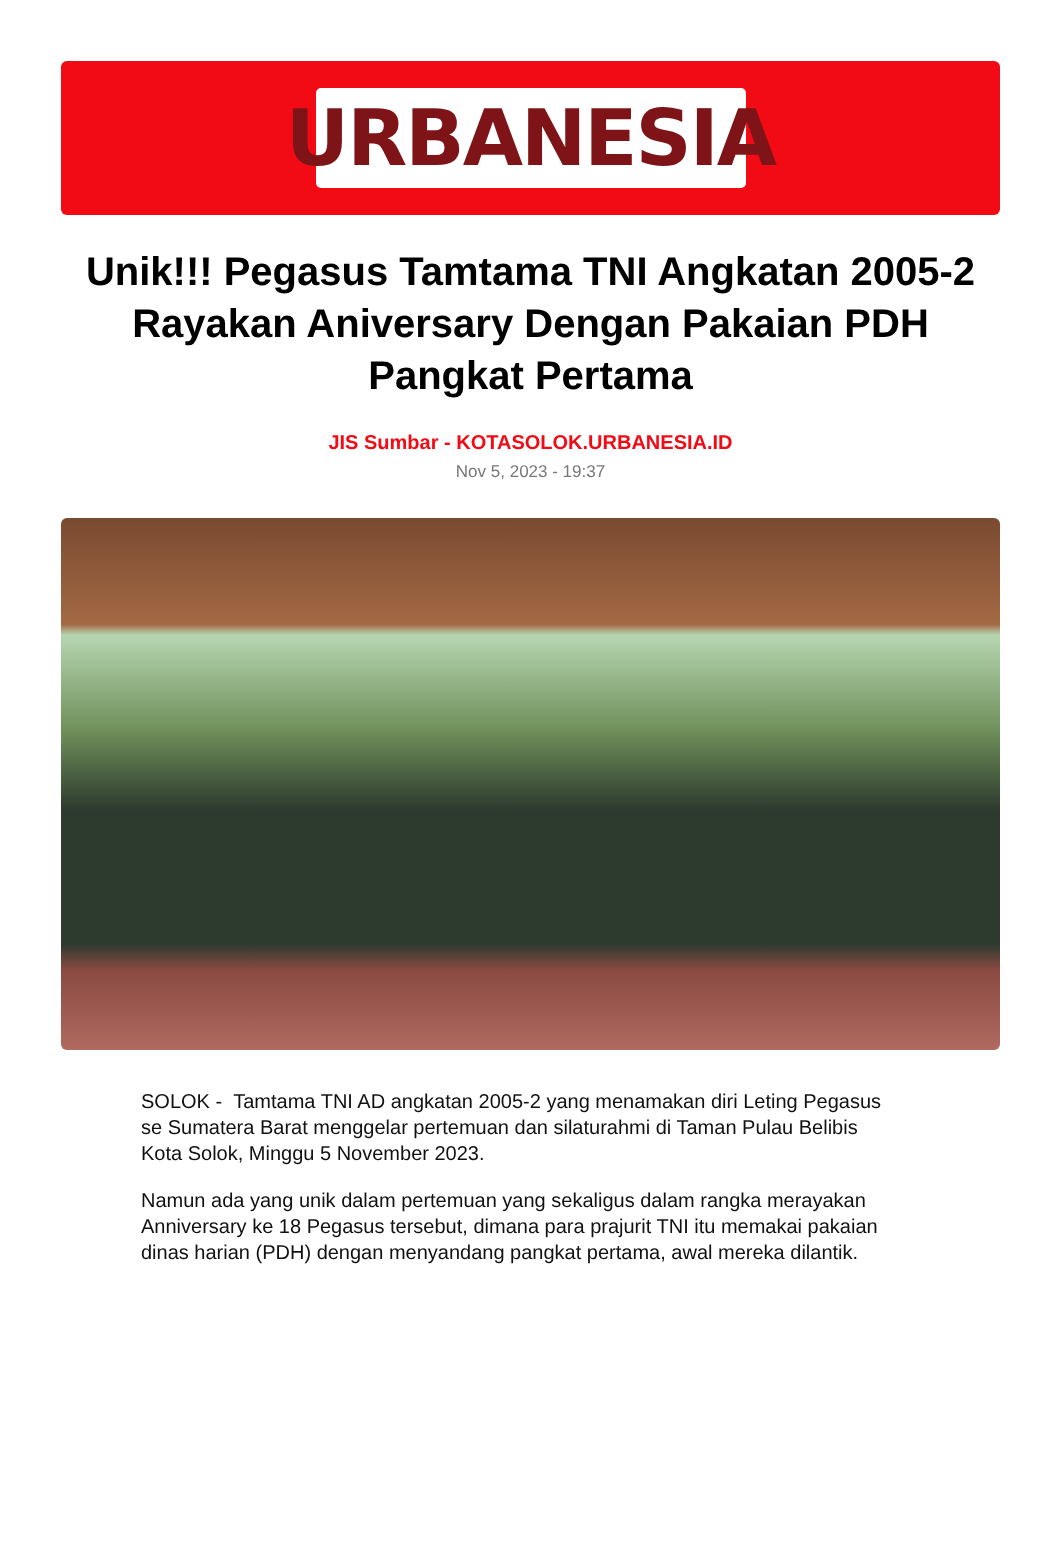URBANESIA
Unik!!! Pegasus Tamtama TNI Angkatan 2005-2 Rayakan Aniversary Dengan Pakaian PDH Pangkat Pertama
JIS Sumbar - KOTASOLOK.URBANESIA.ID
Nov 5, 2023 - 19:37
SOLOK - Tamtama TNI AD angkatan 2005-2 yang menamakan diri Leting Pegasus se Sumatera Barat menggelar pertemuan dan silaturahmi di Taman Pulau Belibis Kota Solok, Minggu 5 November 2023.
Namun ada yang unik dalam pertemuan yang sekaligus dalam rangka merayakan Anniversary ke 18 Pegasus tersebut, dimana para prajurit TNI itu memakai pakaian dinas harian (PDH) dengan menyandang pangkat pertama, awal mereka dilantik.